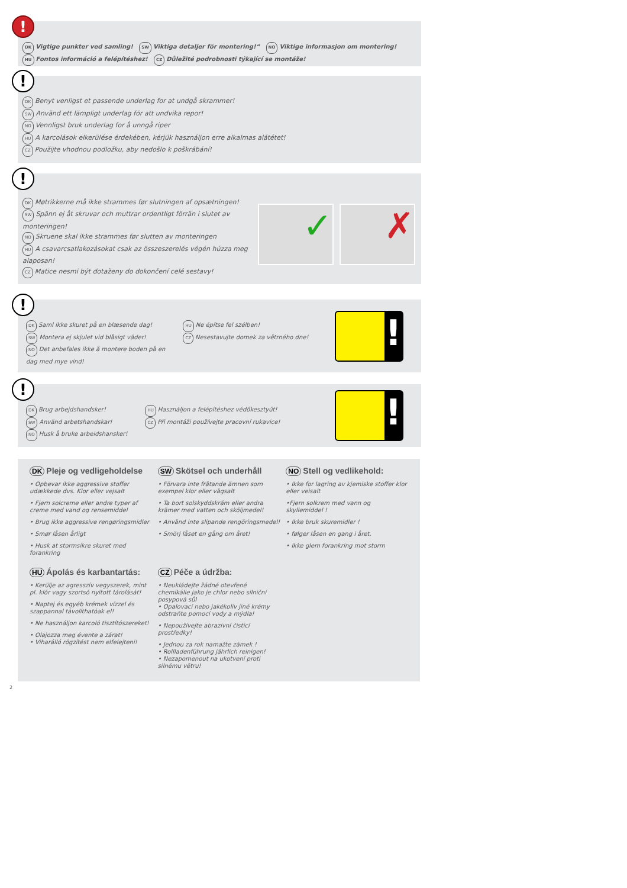!
DK Vigtige punkter ved samling! SW Viktiga detaljer för montering!“ NO Viktige informasjon om montering!
HU Fontos információ a felépítéshez! CZ Důležité podrobnosti týkající se montáže!
!
DK Benyt venligst et passende underlag for at undgå skrammer!
SW Använd ett lämpligt underlag för att undvika repor!
NO Vennligst bruk underlag for å unngå riper
HU A karcolások elkerülése érdekében, kérjük használjon erre alkalmas alátétet!
CZ Použijte vhodnou podložku, aby nedošlo k poškrábání!
!
DK Møtrikkerne må ikke strammes før slutningen af opsætningen!
SW Spänn ej åt skruvar och muttrar ordentligt förrän i slutet av monteringen!
NO Skruene skal ikke strammes før slutten av monteringen
HU A csavarcsatlakozásokat csak az összeszerelés végén húzza meg alaposan!
CZ Matice nesmí být dotaženy do dokončení celé sestavy!
✓ ✗
!
DK Saml ikke skuret på en blæsende dag!
SW Montera ej skjulet vid blåsigt väder!
NO Det anbefales ikke å montere boden på en
dag med mye vind!
HU Ne építse fel szélben!
CZ Nesestavujte domek za větrného dne!
!
!
DK Brug arbejdshandsker!
SW Använd arbetshandskar!
NO Husk å bruke arbeidshansker!
HU Használjon a felépítéshez védőkesztyűt!
CZ Při montáži používejte pracovní rukavice!
!
DK Pleje og vedligeholdelse
• Opbevar ikke aggressive stoffer udækkede dvs. Klor eller vejsalt
• Fjern solcreme eller andre typer af creme med vand og rensemiddel
• Brug ikke aggressive rengøringsmidler
• Smør låsen årligt
• Husk at stormsikre skuret med forankring
SW Skötsel och underhåll
• Förvara inte frätande ämnen som exempel klor eller vägsalt
• Ta bort solskyddskräm eller andra krämer med vatten och sköljmedel!
• Använd inte slipande rengöringsmedel!
• Smörj låset en gång om året!
NO Stell og vedlikehold:
• Ikke for lagring av kjemiske stoffer klor eller veisalt
•Fjern solkrem med vann og skyllemiddel !
• Ikke bruk skuremidler !
• følger låsen en gang i året.
• Ikke glem forankring mot storm
HU Ápolás és karbantartás:
• Kerülje az agresszív vegyszerek, mint pl. klór vagy szortsó nyitott tárolását!
• Naptej és egyéb krémek vízzel és szappannal távolíthatóak el!
• Ne használjon karcoló tisztítószereket!
• Olajozza meg évente a zárat!
• Viharálló rögzítést nem elfelejteni!
CZ Péče a údržba:
• Neukládejte žádné otevřené chemikálie jako je chlor nebo silniční posypová sůl
• Opalovací nebo jakékoliv jiné krémy odstraňte pomocí vody a mýdla!
• Nepoužívejte abrazivní čisticí prostředky!
• Jednou za rok namažte zámek !
• Rollladenführung jährlich reinigen!
• Nezapomenout na ukotvení proti silnému větru!
2